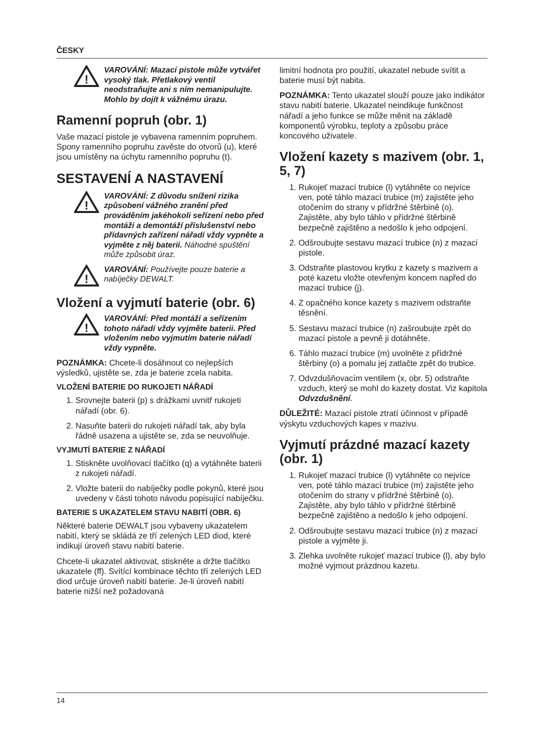ČESKY
!
VAROVÁNÍ: Mazací pistole může vytvářet vysoký tlak. Přetlakový ventil neodstraňujte ani s ním nemanipulujte. Mohlo by dojít k vážnému úrazu.
Ramenní popruh (obr. 1)
Vaše mazací pistole je vybavena ramenním popruhem. Spony ramenního popruhu zavěste do otvorů (u), které jsou umístěny na úchytu ramenního popruhu (t).
SESTAVENÍ A NASTAVENÍ
!
VAROVÁNÍ: Z důvodu snížení rizika způsobení vážného zranění před prováděním jakéhokoli seřízení nebo před montáží a demontáží příslušenství nebo přídavných zařízení nářadí vždy vypněte a vyjměte z něj baterii. Náhodné spuštění může způsobit úraz.
!
VAROVÁNÍ: Používejte pouze baterie a nabíječky DEWALT.
Vložení a vyjmutí baterie (obr. 6)
!
VAROVÁNÍ: Před montáží a seřízením tohoto nářadí vždy vyjměte baterii. Před vložením nebo vyjmutím baterie nářadí vždy vypněte.
POZNÁMKA: Chcete-li dosáhnout co nejlepších výsledků, ujistěte se, zda je baterie zcela nabita.
VLOŽENÍ BATERIE DO RUKOJETI NÁŘADÍ
1. Srovnejte baterii (p) s drážkami uvnitř rukojeti nářadí (obr. 6).
2. Nasuňte baterii do rukojeti nářadí tak, aby byla řádně usazena a ujistěte se, zda se neuvolňuje.
VYJMUTÍ BATERIE Z NÁŘADÍ
1. Stiskněte uvolňovací tlačítko (q) a vytáhněte baterii z rukojeti nářadí.
2. Vložte baterii do nabíječky podle pokynů, které jsou uvedeny v části tohoto návodu popisující nabíječku.
BATERIE S UKAZATELEM STAVU NABITÍ (OBR. 6)
Některé baterie DEWALT jsou vybaveny ukazatelem nabití, který se skládá ze tří zelených LED diod, které indikují úroveň stavu nabití baterie.
Chcete-li ukazatel aktivovat, stiskněte a držte tlačítko ukazatele (ff). Svítící kombinace těchto tří zelených LED diod určuje úroveň nabití baterie. Je-li úroveň nabití baterie nižší než požadovaná
limitní hodnota pro použití, ukazatel nebude svítit a baterie musí být nabita.
POZNÁMKA: Tento ukazatel slouží pouze jako indikátor stavu nabití baterie. Ukazatel neindikuje funkčnost nářadí a jeho funkce se může měnit na základě komponentů výrobku, teploty a způsobu práce koncového uživatele.
Vložení kazety s mazivem (obr. 1, 5, 7)
1. Rukojeť mazací trubice (l) vytáhněte co nejvíce ven, poté táhlo mazací trubice (m) zajistěte jeho otočením do strany v přídržné štěrbině (o). Zajistěte, aby bylo táhlo v přídržné štěrbině bezpečně zajištěno a nedošlo k jeho odpojení.
2. Odšroubujte sestavu mazací trubice (n) z mazací pistole.
3. Odstraňte plastovou krytku z kazety s mazivem a poté kazetu vložte otevřeným koncem napřed do mazací trubice (j).
4. Z opačného konce kazety s mazivem odstraňte těsnění.
5. Sestavu mazací trubice (n) zašroubujte zpět do mazací pistole a pevně ji dotáhněte.
6. Táhlo mazací trubice (m) uvolněte z přídržné štěrbiny (o) a pomalu jej zatlačte zpět do trubice.
7. Odvzdušňovacím ventilem (x, obr. 5) odstraňte vzduch, který se mohl do kazety dostat. Viz kapitola Odvzdušnění.
DŮLEŽITÉ: Mazací pistole ztratí účinnost v případě výskytu vzduchových kapes v mazivu.
Vyjmutí prázdné mazací kazety (obr. 1)
1. Rukojeť mazací trubice (l) vytáhněte co nejvíce ven, poté táhlo mazací trubice (m) zajistěte jeho otočením do strany v přídržné štěrbině (o). Zajistěte, aby bylo táhlo v přídržné štěrbině bezpečně zajištěno a nedošlo k jeho odpojení.
2. Odšroubujte sestavu mazací trubice (n) z mazací pistole a vyjměte ji.
3. Zlehka uvolněte rukojeť mazací trubice (l), aby bylo možné vyjmout prázdnou kazetu.
14